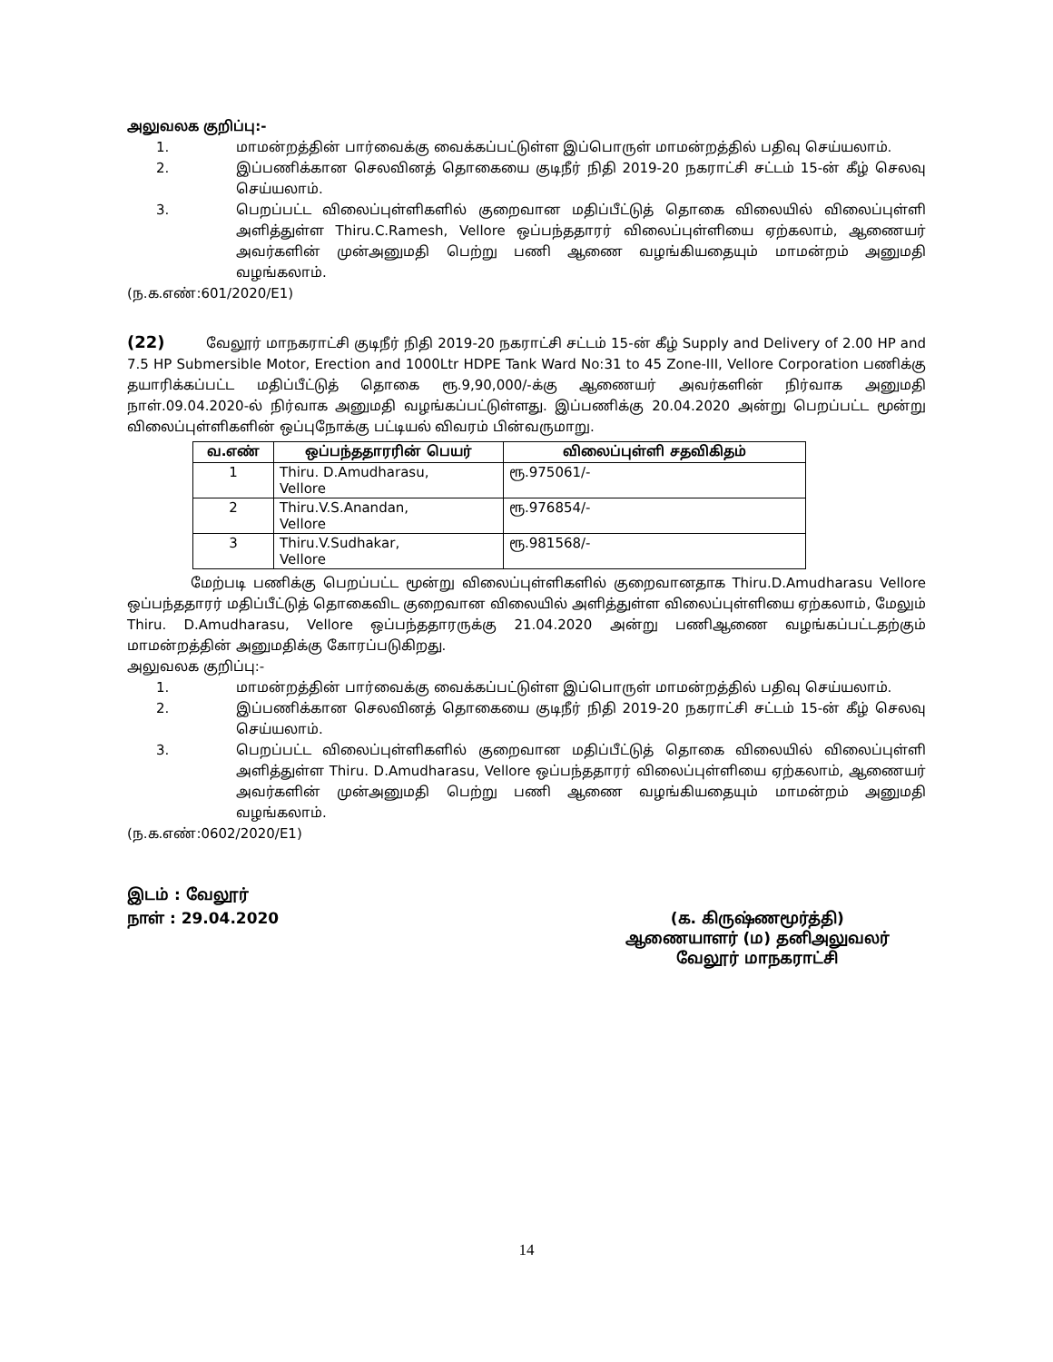அலுவலக குறிப்பு:-
1. மாமன்றத்தின் பார்வைக்கு வைக்கப்பட்டுள்ள இப்பொருள் மாமன்றத்தில் பதிவு செய்யலாம்.
2. இப்பணிக்கான செலவினத் தொகையை குடிநீர் நிதி 2019-20 நகராட்சி சட்டம் 15-ன் கீழ் செலவு செய்யலாம்.
3. பெறப்பட்ட விலைப்புள்ளிகளில் குறைவான மதிப்பீட்டுத் தொகை விலையில் விலைப்புள்ளி அளித்துள்ள Thiru.C.Ramesh, Vellore ஒப்பந்ததாரர் விலைப்புள்ளியை ஏற்கலாம், ஆணையர் அவர்களின் முன்அனுமதி பெற்று பணி ஆணை வழங்கியதையும் மாமன்றம் அனுமதி வழங்கலாம்.
(ந.க.எண்:601/2020/E1)
(22) வேலூர் மாநகராட்சி குடிநீர் நிதி 2019-20 நகராட்சி சட்டம் 15-ன் கீழ் Supply and Delivery of 2.00 HP and 7.5 HP Submersible Motor, Erection and 1000Ltr HDPE Tank Ward No:31 to 45 Zone-III, Vellore Corporation பணிக்கு தயாரிக்கப்பட்ட மதிப்பீட்டுத் தொகை ரூ.9,90,000/-க்கு ஆணையர் அவர்களின் நிர்வாக அனுமதி நாள்.09.04.2020-ல் நிர்வாக அனுமதி வழங்கப்பட்டுள்ளது. இப்பணிக்கு 20.04.2020 அன்று பெறப்பட்ட மூன்று விலைப்புள்ளிகளின் ஒப்புநோக்கு பட்டியல் விவரம் பின்வருமாறு.
| வ.எண் | ஒப்பந்ததாரரின் பெயர் | விலைப்புள்ளி சதவிகிதம் |
| --- | --- | --- |
| 1 | Thiru. D.Amudharasu, Vellore | ரூ.975061/- |
| 2 | Thiru.V.S.Anandan, Vellore | ரூ.976854/- |
| 3 | Thiru.V.Sudhakar, Vellore | ரூ.981568/- |
மேற்படி பணிக்கு பெறப்பட்ட மூன்று விலைப்புள்ளிகளில் குறைவானதாக Thiru.D.Amudharasu Vellore ஒப்பந்ததாரர் மதிப்பீட்டுத் தொகைவிட குறைவான விலையில் அளித்துள்ள விலைப்புள்ளியை ஏற்கலாம், மேலும் Thiru. D.Amudharasu, Vellore ஒப்பந்ததாரருக்கு 21.04.2020 அன்று பணிஆணை வழங்கப்பட்டதற்கும் மாமன்றத்தின் அனுமதிக்கு கோரப்படுகிறது.
அலுவலக குறிப்பு:-
1. மாமன்றத்தின் பார்வைக்கு வைக்கப்பட்டுள்ள இப்பொருள் மாமன்றத்தில் பதிவு செய்யலாம்.
2. இப்பணிக்கான செலவினத் தொகையை குடிநீர் நிதி 2019-20 நகராட்சி சட்டம் 15-ன் கீழ் செலவு செய்யலாம்.
3. பெறப்பட்ட விலைப்புள்ளிகளில் குறைவான மதிப்பீட்டுத் தொகை விலையில் விலைப்புள்ளி அளித்துள்ள Thiru. D.Amudharasu, Vellore ஒப்பந்ததாரர் விலைப்புள்ளியை ஏற்கலாம், ஆணையர் அவர்களின் முன்அனுமதி பெற்று பணி ஆணை வழங்கியதையும் மாமன்றம் அனுமதி வழங்கலாம்.
(ந.க.எண்:0602/2020/E1)
இடம் : வேலூர்
நாள் : 29.04.2020 (க. கிருஷ்ணமூர்த்தி)
ஆணையாளர் (ம) தனிஅலுவலர்
வேலூர் மாநகராட்சி
14